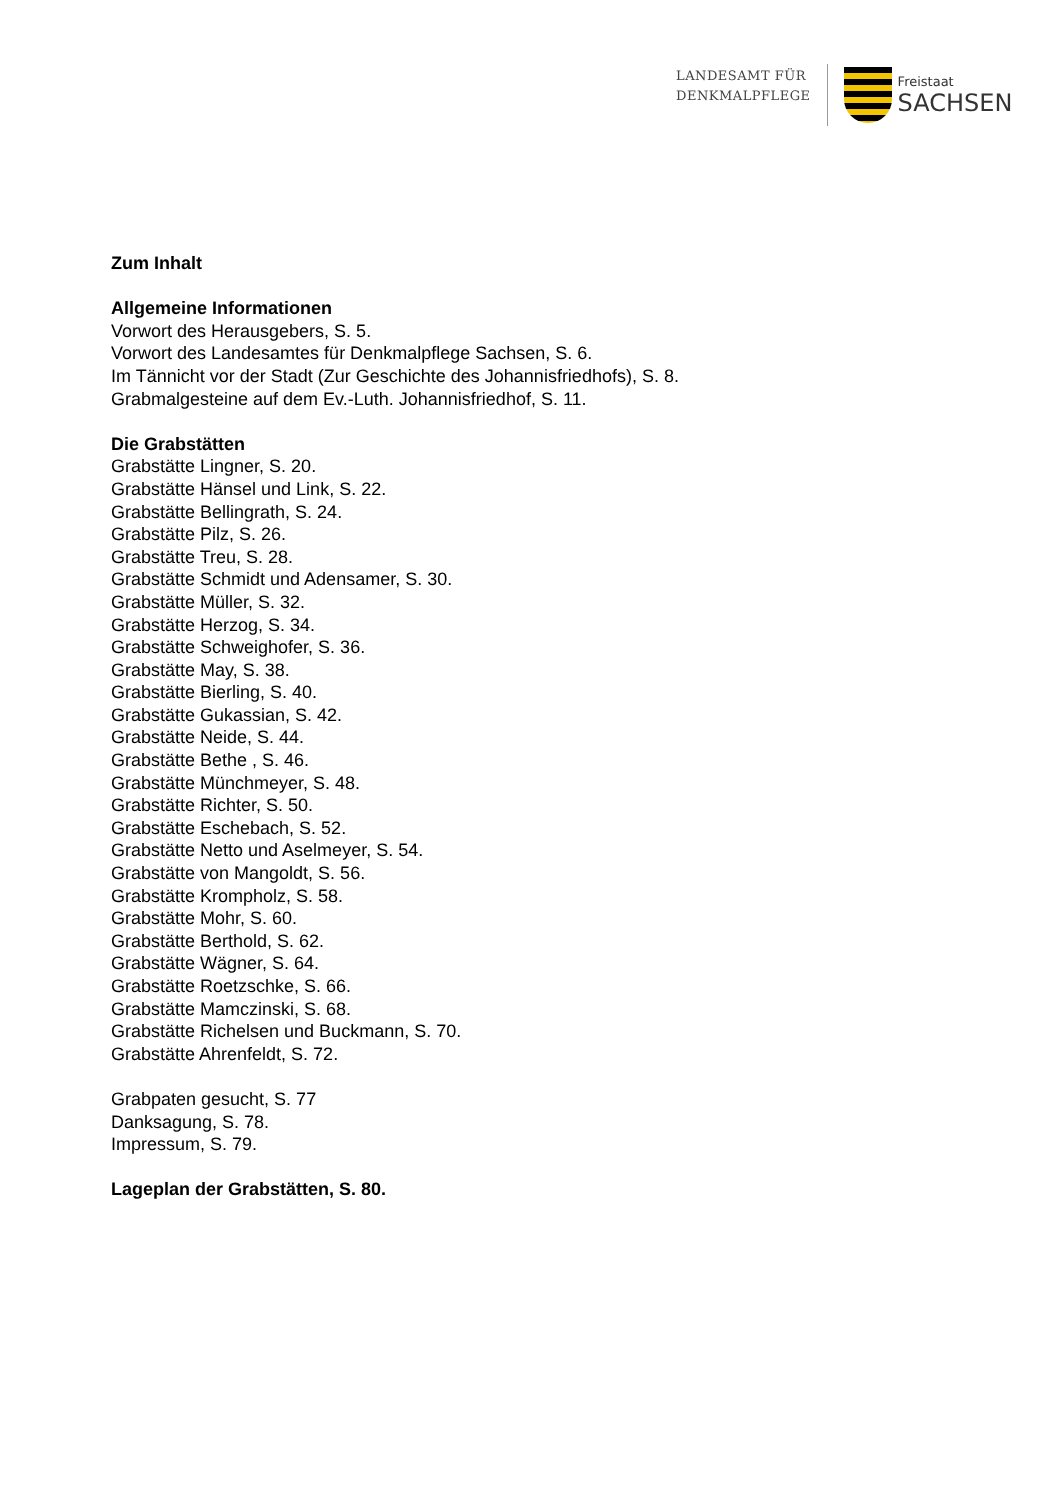LANDESAMT FÜR
DENKMALPFLEGE
Freistaat
SACHSEN
Zum Inhalt
Allgemeine Informationen
Vorwort des Herausgebers, S. 5.
Vorwort des Landesamtes für Denkmalpflege Sachsen, S. 6.
Im Tännicht vor der Stadt (Zur Geschichte des Johannisfriedhofs), S. 8.
Grabmalgesteine auf dem Ev.-Luth. Johannisfriedhof, S. 11.
Die Grabstätten
Grabstätte Lingner, S. 20.
Grabstätte Hänsel und Link, S. 22.
Grabstätte Bellingrath, S. 24.
Grabstätte Pilz, S. 26.
Grabstätte Treu, S. 28.
Grabstätte Schmidt und Adensamer, S. 30.
Grabstätte Müller, S. 32.
Grabstätte Herzog, S. 34.
Grabstätte Schweighofer, S. 36.
Grabstätte May, S. 38.
Grabstätte Bierling, S. 40.
Grabstätte Gukassian, S. 42.
Grabstätte Neide, S. 44.
Grabstätte Bethe , S. 46.
Grabstätte Münchmeyer, S. 48.
Grabstätte Richter, S. 50.
Grabstätte Eschebach, S. 52.
Grabstätte Netto und Aselmeyer, S. 54.
Grabstätte von Mangoldt, S. 56.
Grabstätte Krompholz, S. 58.
Grabstätte Mohr, S. 60.
Grabstätte Berthold, S. 62.
Grabstätte Wägner, S. 64.
Grabstätte Roetzschke, S. 66.
Grabstätte Mamczinski, S. 68.
Grabstätte Richelsen und Buckmann, S. 70.
Grabstätte Ahrenfeldt, S. 72.
Grabpaten gesucht, S. 77
Danksagung, S. 78.
Impressum, S. 79.
Lageplan der Grabstätten, S. 80.